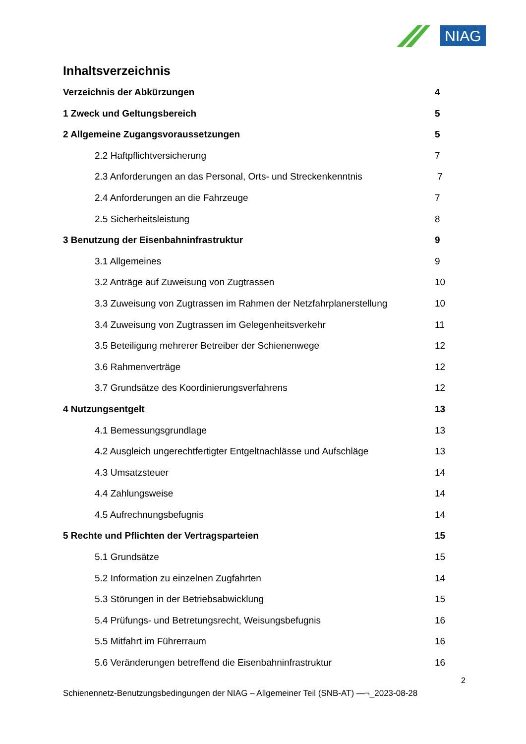NIAG
Inhaltsverzeichnis
Verzeichnis der Abkürzungen 4
1 Zweck und Geltungsbereich 5
2 Allgemeine Zugangsvoraussetzungen 5
2.2 Haftpflichtversicherung 7
2.3 Anforderungen an das Personal, Orts- und Streckenkenntnis 7
2.4 Anforderungen an die Fahrzeuge 7
2.5 Sicherheitsleistung 8
3 Benutzung der Eisenbahninfrastruktur 9
3.1 Allgemeines 9
3.2 Anträge auf Zuweisung von Zugtrassen 10
3.3 Zuweisung von Zugtrassen im Rahmen der Netzfahrplanerstellung 10
3.4 Zuweisung von Zugtrassen im Gelegenheitsverkehr 11
3.5 Beteiligung mehrerer Betreiber der Schienenwege 12
3.6 Rahmenverträge 12
3.7 Grundsätze des Koordinierungsverfahrens 12
4 Nutzungsentgelt 13
4.1 Bemessungsgrundlage 13
4.2 Ausgleich ungerechtfertigter Entgeltnachlässe und Aufschläge 13
4.3 Umsatzsteuer 14
4.4 Zahlungsweise 14
4.5 Aufrechnungsbefugnis 14
5 Rechte und Pflichten der Vertragsparteien 15
5.1 Grundsätze 15
5.2 Information zu einzelnen Zugfahrten 14
5.3 Störungen in der Betriebsabwicklung 15
5.4 Prüfungs- und Betretungsrecht, Weisungsbefugnis 16
5.5 Mitfahrt im Führerraum 16
5.6 Veränderungen betreffend die Eisenbahninfrastruktur 16
2
Schienennetz-Benutzungsbedingungen der NIAG – Allgemeiner Teil (SNB-AT) —¬_2023-08-28